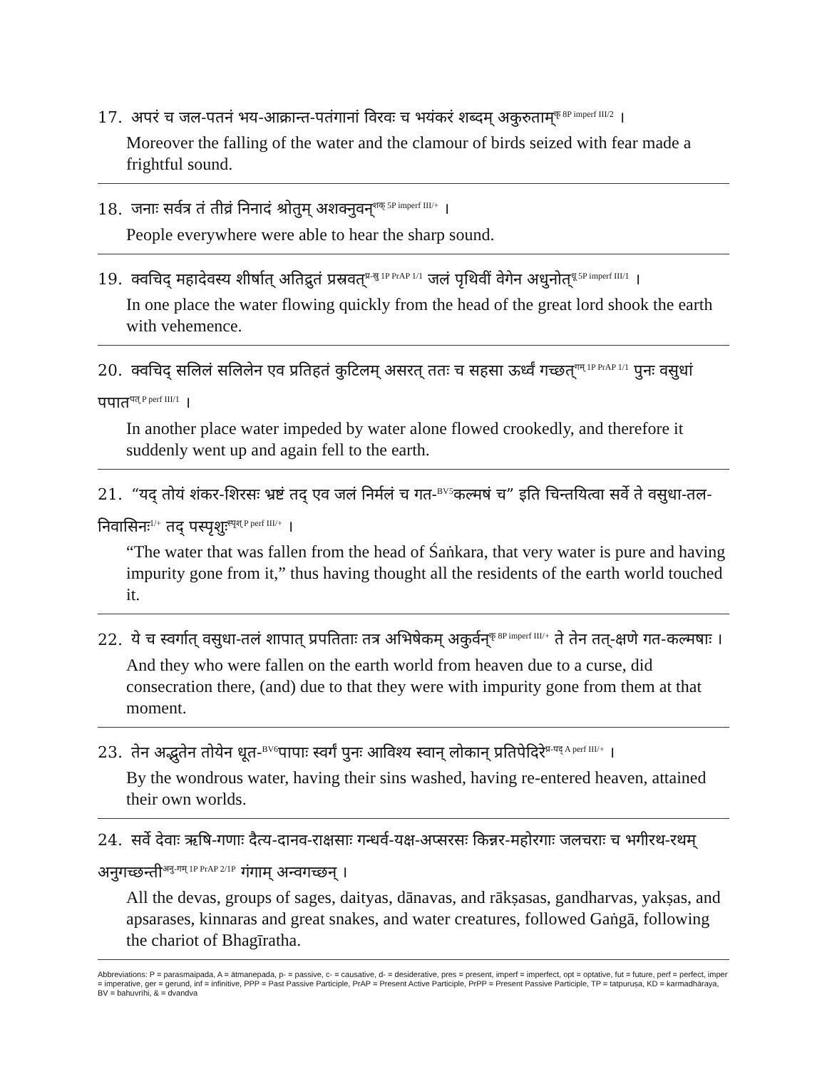17. अपरं च जल-पतनं भय-आक्रान्त-पतंगानां विरवः च भयंकरं शब्दम् अकुरुताम्<sup>कृ 8P imperf III/2</sup> ।
Moreover the falling of the water and the clamour of birds seized with fear made a frightful sound.
18. जनाः सर्वत्र तं तीव्रं निनादं श्रोतुम् अशक्नुवन्<sup>शक् 5P imperf III/+</sup> ।
People everywhere were able to hear the sharp sound.
19. क्वचिद् महादेवस्य शीर्षात् अतिद्रुतं प्रस्रवत्<sup>प्र-स्रु 1P PrAP 1/1</sup> जलं पृथिवीं वेगेन अधुनोत्<sup>धू 5P imperf III/1</sup> ।
In one place the water flowing quickly from the head of the great lord shook the earth with vehemence.
20. क्वचिद् सलिलं सलिलेन एव प्रतिहतं कुटिलम् असरत् ततः च सहसा ऊर्ध्वं गच्छत्<sup>गम् 1P PrAP 1/1</sup> पुनः वसुधां पपात<sup>पत् P perf III/1</sup> ।
In another place water impeded by water alone flowed crookedly, and therefore it suddenly went up and again fell to the earth.
21. “यद् तोयं शंकर-शिरसः भ्रष्टं तद् एव जलं निर्मलं च गत-<sup>BV5</sup>कल्मषं च” इति चिन्तयित्वा सर्वे ते वसुधा-तल-निवासिनः<sup>1/+</sup> तद् पस्पृशुः<sup>स्पृश् P perf III/+</sup> ।
“The water that was fallen from the head of Śaṅkara, that very water is pure and having impurity gone from it,” thus having thought all the residents of the earth world touched it.
22. ये च स्वर्गात् वसुधा-तलं शापात् प्रपतिताः तत्र अभिषेकम् अकुर्वन्<sup>कृ 8P imperf III/+</sup> ते तेन तत्-क्षणे गत-कल्मषाः ।
And they who were fallen on the earth world from heaven due to a curse, did consecration there, (and) due to that they were with impurity gone from them at that moment.
23. तेन अद्भुतेन तोयेन धूत-<sup>BV6</sup>पापाः स्वर्गं पुनः आविश्य स्वान् लोकान् प्रतिपेदिरे<sup>प्र-पद् A perf III/+</sup> ।
By the wondrous water, having their sins washed, having re-entered heaven, attained their own worlds.
24. सर्वे देवाः ऋषि-गणाः दैत्य-दानव-राक्षसाः गन्धर्व-यक्ष-अप्सरसः किन्नर-महोरगाः जलचराः च भगीरथ-रथम् अनुगच्छन्ती<sup>अनु-गम् 1P PrAP 2/1P</sup> गंगाम् अन्वगच्छन् ।
All the devas, groups of sages, daityas, dānavas, and rākṣasas, gandharvas, yakṣas, and apsarases, kinnaras and great snakes, and water creatures, followed Gaṅgā, following the chariot of Bhagīratha.
Abbreviations: P = parasmaipada, A = ātmanepada, p- = passive, c- = causative, d- = desiderative, pres = present, imperf = imperfect, opt = optative, fut = future, perf = perfect, imper = imperative, ger = gerund, inf = infinitive, PPP = Past Passive Participle, PrAP = Present Active Participle, PrPP = Present Passive Participle, TP = tatpuruṣa, KD = karmadhāraya, BV = bahuvrīhi, & = dvandva